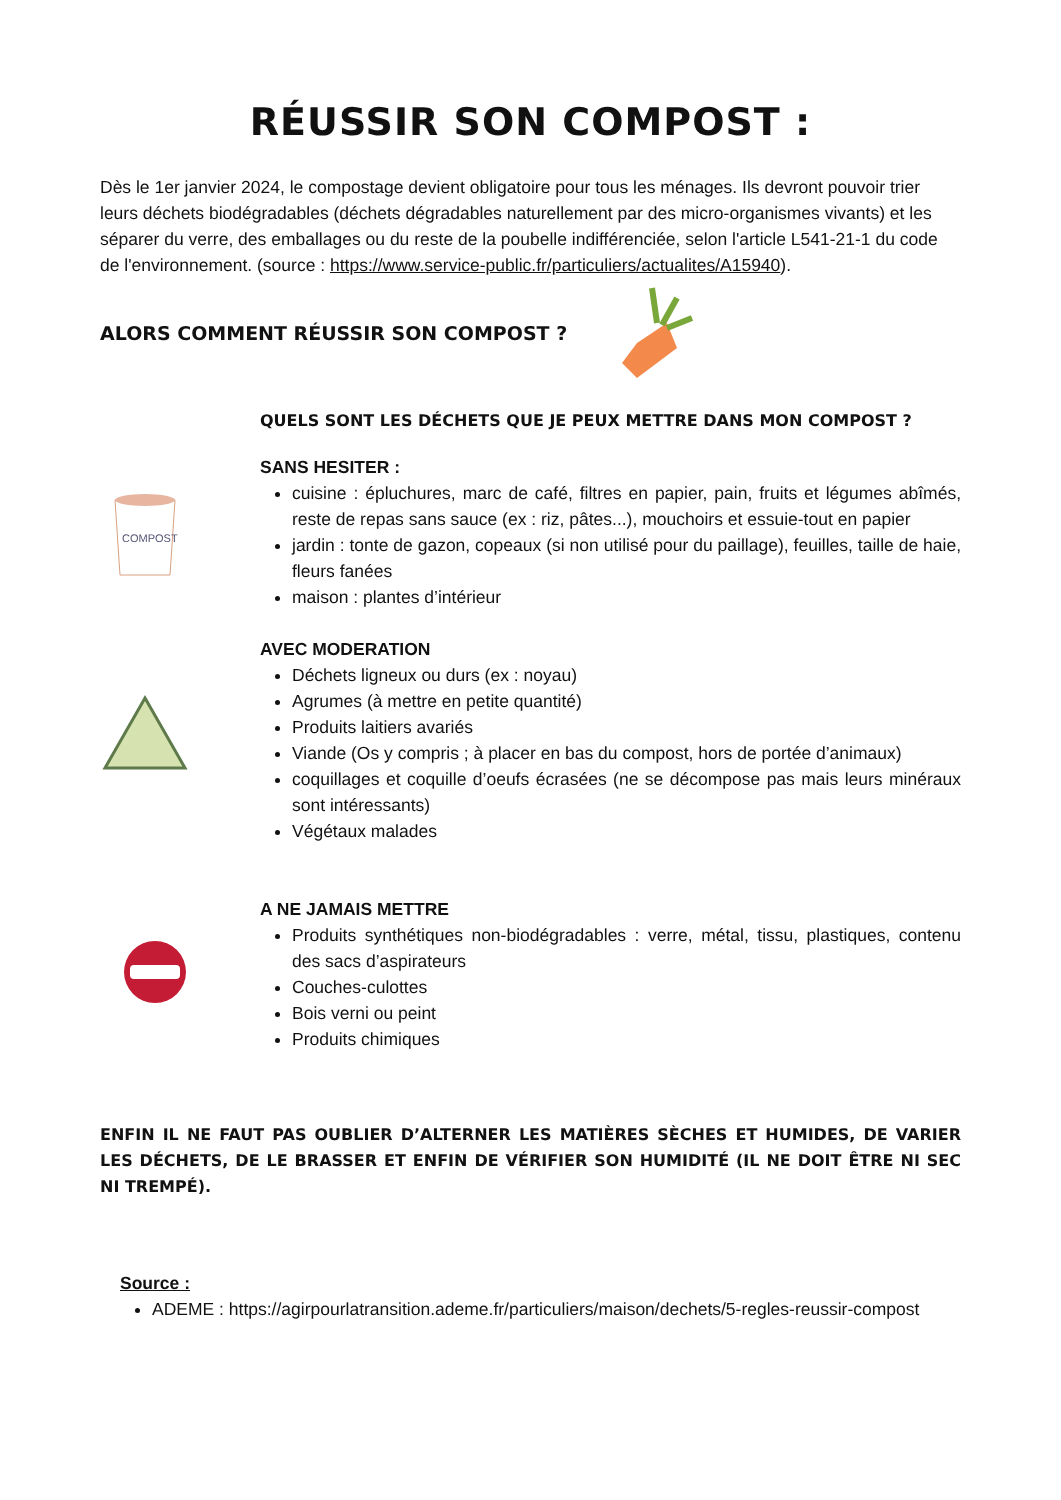RÉUSSIR SON COMPOST :
Dès le 1er janvier 2024, le compostage devient obligatoire pour tous les ménages. Ils devront pouvoir trier leurs déchets biodégradables (déchets dégradables naturellement par des micro-organismes vivants) et les séparer du verre, des emballages ou du reste de la poubelle indifférenciée, selon l'article L541-21-1 du code de l'environnement. (source : https://www.service-public.fr/particuliers/actualites/A15940).
ALORS COMMENT RÉUSSIR SON COMPOST ?
QUELS SONT LES DÉCHETS QUE JE PEUX METTRE DANS MON COMPOST ?
COMPOST
SANS HESITER :
cuisine : épluchures, marc de café, filtres en papier, pain, fruits et légumes abîmés, reste de repas sans sauce (ex : riz, pâtes...), mouchoirs et essuie-tout en papier
jardin : tonte de gazon, copeaux (si non utilisé pour du paillage), feuilles, taille de haie, fleurs fanées
maison : plantes d’intérieur
AVEC MODERATION
Déchets ligneux ou durs (ex : noyau)
Agrumes (à mettre en petite quantité)
Produits laitiers avariés
Viande (Os y compris ; à placer en bas du compost, hors de portée d’animaux)
coquillages et coquille d’oeufs écrasées (ne se décompose pas mais leurs minéraux sont intéressants)
Végétaux malades
A NE JAMAIS METTRE
Produits synthétiques non-biodégradables : verre, métal, tissu, plastiques, contenu des sacs d’aspirateurs
Couches-culottes
Bois verni ou peint
Produits chimiques
ENFIN IL NE FAUT PAS OUBLIER D’ALTERNER LES MATIÈRES SÈCHES ET HUMIDES, DE VARIER LES DÉCHETS, DE LE BRASSER ET ENFIN DE VÉRIFIER SON HUMIDITÉ (IL NE DOIT ÊTRE NI SEC NI TREMPÉ).
Source :
ADEME : https://agirpourlatransition.ademe.fr/particuliers/maison/dechets/5-regles-reussir-compost